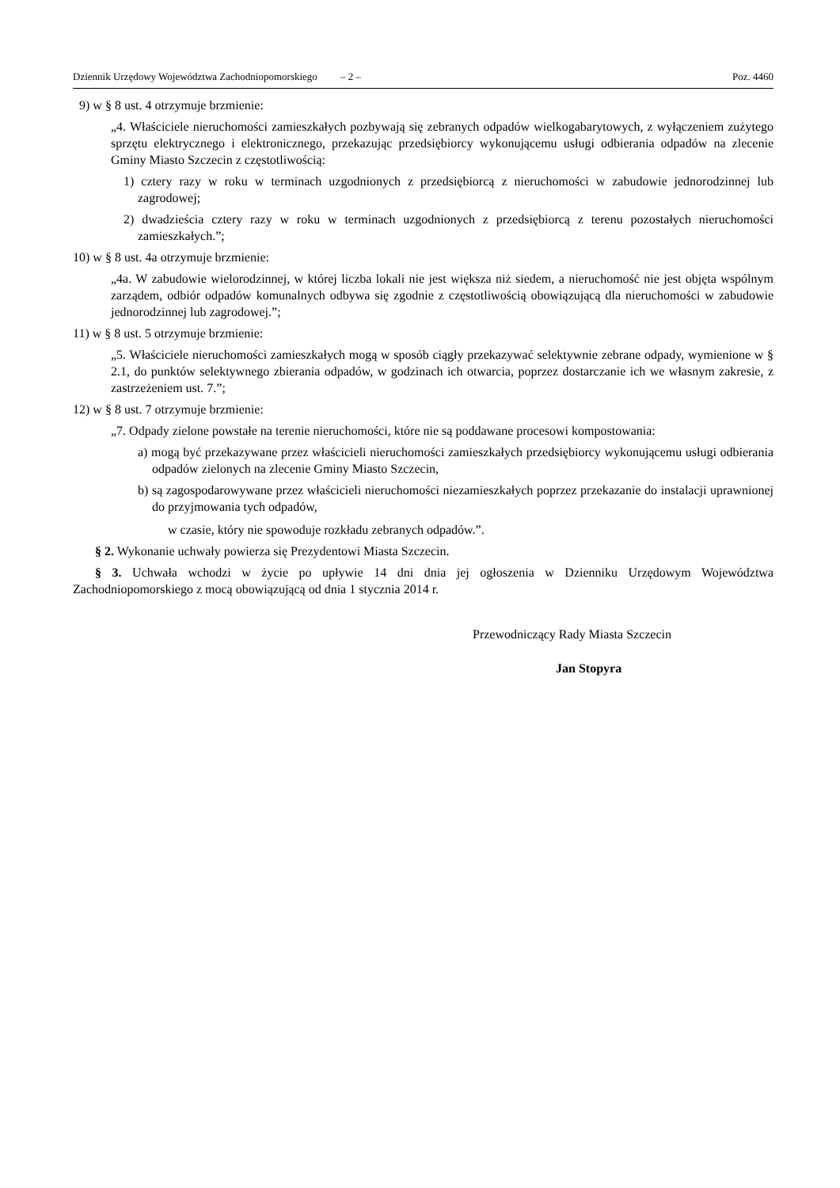Dziennik Urzędowy Województwa Zachodniopomorskiego – 2 – Poz. 4460
9) w § 8 ust. 4 otrzymuje brzmienie:
„4. Właściciele nieruchomości zamieszkałych pozbywają się zebranych odpadów wielkogabarytowych, z wyłączeniem zużytego sprzętu elektrycznego i elektronicznego, przekazując przedsiębiorcy wykonującemu usługi odbierania odpadów na zlecenie Gminy Miasto Szczecin z częstotliwością:
1) cztery razy w roku w terminach uzgodnionych z przedsiębiorcą z nieruchomości w zabudowie jednorodzinnej lub zagrodowej;
2) dwadzieścia cztery razy w roku w terminach uzgodnionych z przedsiębiorcą z terenu pozostałych nieruchomości zamieszkałych.”;
10) w § 8 ust. 4a otrzymuje brzmienie:
„4a. W zabudowie wielorodzinnej, w której liczba lokali nie jest większa niż siedem, a nieruchomość nie jest objęta wspólnym zarządem, odbiór odpadów komunalnych odbywa się zgodnie z częstotliwością obowiązującą dla nieruchomości w zabudowie jednorodzinnej lub zagrodowej.”;
11) w § 8 ust. 5 otrzymuje brzmienie:
„5. Właściciele nieruchomości zamieszkałych mogą w sposób ciągły przekazywać selektywnie zebrane odpady, wymienione w § 2.1, do punktów selektywnego zbierania odpadów, w godzinach ich otwarcia, poprzez dostarczanie ich we własnym zakresie, z zastrzeżeniem ust. 7.”;
12) w § 8 ust. 7 otrzymuje brzmienie:
„7. Odpady zielone powstałe na terenie nieruchomości, które nie są poddawane procesowi kompostowania:
a) mogą być przekazywane przez właścicieli nieruchomości zamieszkałych przedsiębiorcy wykonującemu usługi odbierania odpadów zielonych na zlecenie Gminy Miasto Szczecin,
b) są zagospodarowywane przez właścicieli nieruchomości niezamieszkałych poprzez przekazanie do instalacji uprawnionej do przyjmowania tych odpadów,
w czasie, który nie spowoduje rozkładu zebranych odpadów.”.
§ 2. Wykonanie uchwały powierza się Prezydentowi Miasta Szczecin.
§ 3. Uchwała wchodzi w życie po upływie 14 dni dnia jej ogłoszenia w Dzienniku Urzędowym Województwa Zachodniopomorskiego z mocą obowiązującą od dnia 1 stycznia 2014 r.
Przewodniczący Rady Miasta Szczecin
Jan Stopyra